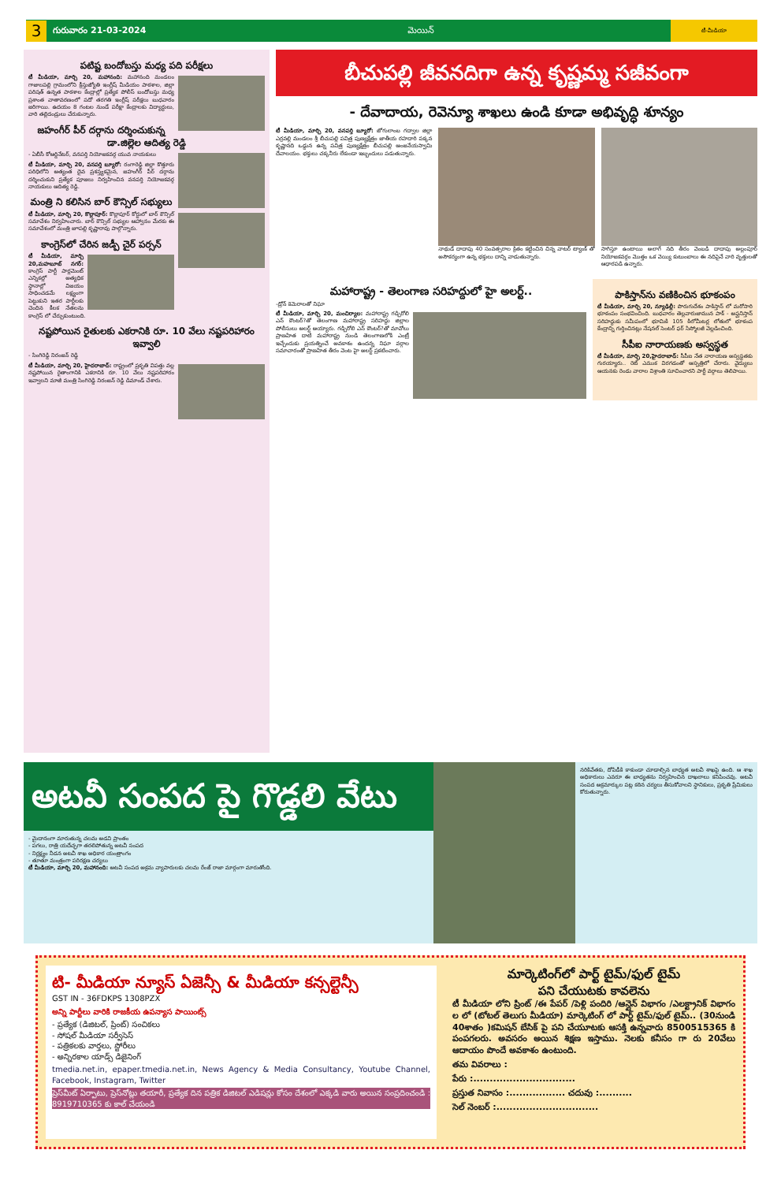3
గురువారం 21-03-2024 మెయిన్
టీ-మీడియా
పటిష్ట బందోబస్తు మధ్య పది పరీక్షలు
టీ మీడియా, మార్చి 20, మహానంది: మహానంది మండలం గాజులపల్లి గ్రామంలోని క్రీస్తుజ్యోతి ఇంగ్లీష్ మీడియం పాఠశాల, జిల్లా పరిషత్ ఉన్నత పాఠశాల కేంద్రాల్లో ప్రత్యేక పోలీస్ బందోబస్తు మధ్య ప్రశాంత వాతావరణంలో పదో తరగతి ఇంగ్లీష్ పరీక్షలు బుధవారం జరిగాయి. ఉదయం 8 గంటల నుండే పరీక్షా కేంద్రాలకు విద్యార్థులు, వారి తల్లిదండ్రులు చేరుకున్నారు.
జహంగీర్ పీర్ దర్గాను దర్శించుకున్న డా.జిల్లెల ఆదిత్య రెడ్డి
- ఏబీసీ కోఆర్డినేటర్, వనపర్తి నియోజకవర్గ యువ నాయకులు
టీ మీడియా, మార్చి 20, వనపర్తి బ్యూరో: రంగారెడ్డి జిల్లా కొత్తూరు పరిధిలోని అత్యంత దైవ ప్రశస్త్యకమైన, జహంగీర్ పీర్ దర్గాను దర్శించుకుని ప్రత్యేక పూజలు నిర్వహించిన వనపర్తి నియోజకవర్గ నాయకులు ఆదిత్య రెడ్డి.
మంత్రి ని కలిసిన బార్ కౌన్సిల్ సభ్యులు
టీ మీడియా, మార్చి 20, కొల్లాపూర్: కొల్లాపూర్ కోర్టులో బార్ కౌన్సిల్ సమావేశం నిర్వహించారు. బార్ కౌన్సిల్ సభ్యుల ఆహ్వానం మేరకు ఈ సమావేశంలో మంత్రి జూపల్లి కృష్ణారావు పాల్గొన్నారు.
కాంగ్రెస్‌లో చేరిన జడ్పీ చైర్ పర్సన్
టీ మీడియా, మార్చి 20,మహబూబ్ నగర్: కాంగ్రెస్ పార్టీ పార్లమెంట్ ఎన్నికల్లో అత్యధిక స్థానాల్లో విజయం సాధించడమే లక్ష్యంగా పెట్టుకుని ఇతర పార్టీలకు చెందిన కీలక నేతలను కాంగ్రెస్ లో చేర్చుకుంటుంది.
నష్టపోయిన రైతులకు ఎకరానికి రూ. 10 వేలు నష్టపరిహారం ఇవ్వాలి
- సింగిరెడ్డి నిరంజన్ రెడ్డి
టీ మీడియా, మార్చి 20, హైదరాబాద్: రాష్ట్రంలో ప్రకృతి విపత్తు వల్ల నష్టపోయిన రైతాంగానికి ఎకరానికి రూ. 10 వేలు నష్టపరిహారం ఇవ్వాలని మాజీ మంత్రి సింగిరెడ్డి నిరంజన్ రెడ్డి డిమాండ్ చేశారు.
బీచుపల్లి జీవనదిగా ఉన్న కృష్ణమ్మ సజీవంగా
- దేవాదాయ, రెవెన్యూ శాఖలు ఉండి కూడా అభివృద్ధి శూన్యం
టీ మీడియా, మార్చి 20, వనపర్తి బ్యూరో: జోగులాంబ గద్వాల జిల్లా ఎర్రవల్లి మండలం శ్రీ బీచుపల్లి పవిత్ర పుణ్యక్షేత్రం జాతీయ రహదారి పక్కన కృష్ణానది ఒడ్డున ఉన్న పవిత్ర పుణ్యక్షేత్రం బీచుపల్లి ఆంజనేయస్వామి దేవాలయం. భక్తులు చక్కనీరు లేకుండా ఇబ్బందులు పడుతున్నారు.
నాథుడే దాదాపు 40 సంవత్సరాల క్రితం కట్టించిన చిన్న వాటర్ ట్యాంక్ తో అసౌకర్యంగా ఉన్న భక్తులు దాన్ని వాడుతున్నారు.
సాగిస్తూ ఉంటాయి అలాగే నది తీరం వెంబడి దాదాపు అల్లంపూర్ నియోజకవర్గం మొత్తం ఒక వెయ్యి కుటుంబాలు ఈ నదిపైనే వారి వృత్తులతో ఆధారపడి ఉన్నారు.
మహారాష్ట్ర - తెలంగాణ సరిహద్దులో హై అలర్ట్..
-డ్రోన్ కెమెరాలతో నిఘా
టీ మీడియా, మార్చి 20, మంచిర్యాల: మహారాష్ట్ర గడ్చిరోలి ఎన్ కౌంటర్?తో తెలంగాణ మహారాష్ట్ర సరిహద్దు జిల్లాల పోలీసులు అలర్ట్ అయ్యారు. గడ్చిరోలి ఎన్ కౌంటర్?తో మావోలు ప్రాణహిత దాటి మహారాష్ట్ర నుండి తెలంగాణలోకి ఎంట్రీ ఇచ్చేందుకు ప్రయత్నించే అవకాశం ఉందన్న నిఘా వర్గాల సమాచారంతో ప్రాణహిత తీరం వెంట హై అలర్ట్ ప్రకటించారు.
పాకిస్తాన్‌ను వణికించిన భూకంపం
టీ మీడియా, మార్చి 20, న్యూఢిల్లీ: పొరుగుదేశం పాకిస్తాన్ లో మరోసారి భూకంపం సంభవించింది. బుధవారం తెల్లవారుజామున పాక్ - అఫ్ఘనిస్తాన్ సరిహద్దుకు సమీపంలో భూమికి 105 కిలోమీటర్ల లోతులో భూకంప కేంద్రాన్ని గుర్తించినట్లు నేషనల్ సెంటర్ ఫర్ సిస్మోలజీ వెల్లడించింది.
సీపీఐ నారాయణకు అస్వస్థత
టీ మీడియా, మార్చి 20,హైదరాబాద్: సీపీఐ నేత నారాయణ అస్వస్థతకు గురయ్యారు.. రెట్ ఎముక విరగడంతో ఆస్పత్రిలో చేరారు. వైద్యులు ఆయనకు రెండు వారాల విశ్రాంతి సూచించారని పార్టీ వర్గాలు తెలిపాయి.
అటవీ సంపద పై గొడ్డలి వేటు
- మైదానంగా మారుతున్న చలమ అడవి ప్రాంతం
- పగలు, రాత్రి యదేచ్ఛగా తరలిపోతున్న అటవీ సంపద
- నిర్లక్ష్యం నీడన అటవీ శాఖ అధికార యంత్రాంగం
- తూతూ మంత్రంగా పరిరక్షణ చర్యలు
టీ మీడియా, మార్చి 20, మహానంది: అటవీ సంపద అక్రమ వ్యాపారులకు చలమ రేంజ్ రాజా మార్గంగా మారుతోంది.
నరికివేతకు, దోపిడీకి కాకుండా చూడాల్సిన బాధ్యత అటవీ శాఖపై ఉంది. ఆ శాఖ అధికారులు ఎవరూ ఈ బాధ్యతను నిర్వహించిన దాఖలాలు కనిపించవు. అటవీ సంపద అక్రమార్కుల పట్ల కఠిన చర్యలు తీసుకోవాలని స్థానికులు, ప్రకృతి ప్రేమికులు కోరుతున్నారు.
టి- మీడియా న్యూస్ ఏజెన్సీ & మీడియా కన్సల్టెన్సీ
GST IN - 36FDKPS 1308PZX
అన్ని పార్టీలు వారికి రాజకీయ ఉపన్యాస పాయింట్స్
- ప్రత్యేక (డిజిటల్, ప్రింట్) సంచికలు
- సోషల్ మీడియా సర్వీసెస్
- పత్రికలకు వార్తలు, స్టోరీలు
- అన్నిరకాల యాడ్స్ డిజైనింగ్
tmedia.net.in, epaper.tmedia.net.in, News Agency & Media Consultancy, Youtube Channel, Facebook, Instagram, Twitter
ప్రెస్‌మీట్ ఏర్పాటు, ప్రెస్‌నోట్లు తయారీ, ప్రత్యేక దిన పత్రిక డిజిటల్ ఎడిషన్లు కోసం దేశంలో ఎక్కడి వారు అయిన సంప్రదించండి : 8919710365 కు కాల్ చేయండి
మార్కెటింగ్‌లో పార్ట్ టైమ్/ఫుల్ టైమ్
పని చేయుటకు కావలెను
టీ మీడియా లోని ప్రింట్ /ఈ పేపర్ /పెళ్లి పందిరి /ఆన్లైన్ విభాగం /ఎలక్ట్రానిక్ విభాగం ల లో (టోటల్ తెలుగు మీడియా) మార్కెటింగ్ లో పార్ట్ టైమ్/ఫుల్ టైమ్.. (30నుండి 40శాతం )కమిషన్ బేసిక్ పై పని చేయూటకు ఆసక్తి ఉన్నవారు 8500515365 కి పంపగలరు. అవసరం అయిన శిక్షణ ఇస్తాము. నెలకు కనీసం గా రు 20వేలు ఆదాయం పొందే అవకాశం ఉంటుంది.
తమ వివరాలు :
పేరు :...............................
ప్రస్తుత నివాసం :................. చదువు :..........
సెల్ నెంబర్ :...............................